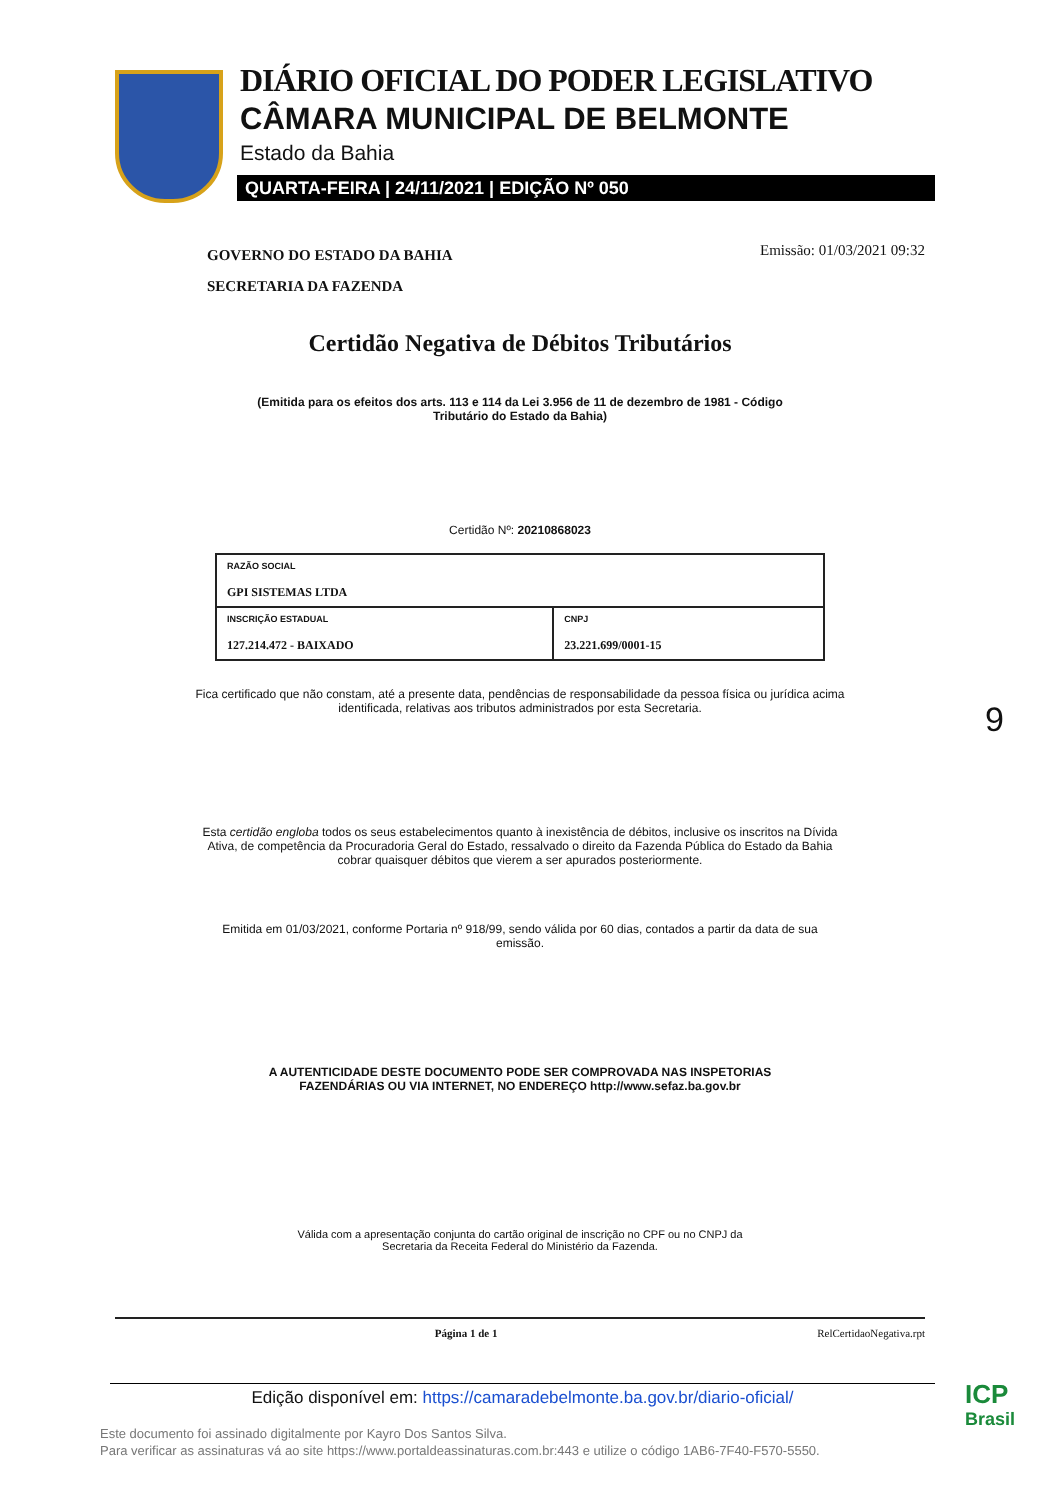DIÁRIO OFICIAL DO PODER LEGISLATIVO
CÂMARA MUNICIPAL DE BELMONTE
Estado da Bahia
QUARTA-FEIRA | 24/11/2021 | EDIÇÃO Nº 050
Emissão: 01/03/2021 09:32
GOVERNO DO ESTADO DA BAHIA
SECRETARIA DA FAZENDA
Certidão Negativa de Débitos Tributários
(Emitida para os efeitos dos arts. 113 e 114 da Lei 3.956 de 11 de dezembro de 1981 - Código
Tributário do Estado da Bahia)
Certidão Nº: 20210868023
| RAZÃO SOCIAL GPI SISTEMAS LTDA | |
| INSCRIÇÃO ESTADUAL 127.214.472 - BAIXADO | CNPJ 23.221.699/0001-15 |
Fica certificado que não constam, até a presente data, pendências de responsabilidade da pessoa física ou jurídica acima
identificada, relativas aos tributos administrados por esta Secretaria.
Esta certidão engloba todos os seus estabelecimentos quanto à inexistência de débitos, inclusive os inscritos na Dívida
Ativa, de competência da Procuradoria Geral do Estado, ressalvado o direito da Fazenda Pública do Estado da Bahia
cobrar quaisquer débitos que vierem a ser apurados posteriormente.
Emitida em 01/03/2021, conforme Portaria nº 918/99, sendo válida por 60 dias, contados a partir da data de sua
emissão.
A AUTENTICIDADE DESTE DOCUMENTO PODE SER COMPROVADA NAS INSPETORIAS
FAZENDÁRIAS OU VIA INTERNET, NO ENDEREÇO http://www.sefaz.ba.gov.br
Válida com a apresentação conjunta do cartão original de inscrição no CPF ou no CNPJ da
Secretaria da Receita Federal do Ministério da Fazenda.
Página 1 de 1 RelCertidaoNegativa.rpt
9
Edição disponível em: https://camaradebelmonte.ba.gov.br/diario-oficial/
Este documento foi assinado digitalmente por Kayro Dos Santos Silva.
Para verificar as assinaturas vá ao site https://www.portaldeassinaturas.com.br:443 e utilize o código 1AB6-7F40-F570-5550.
ICP
Brasil